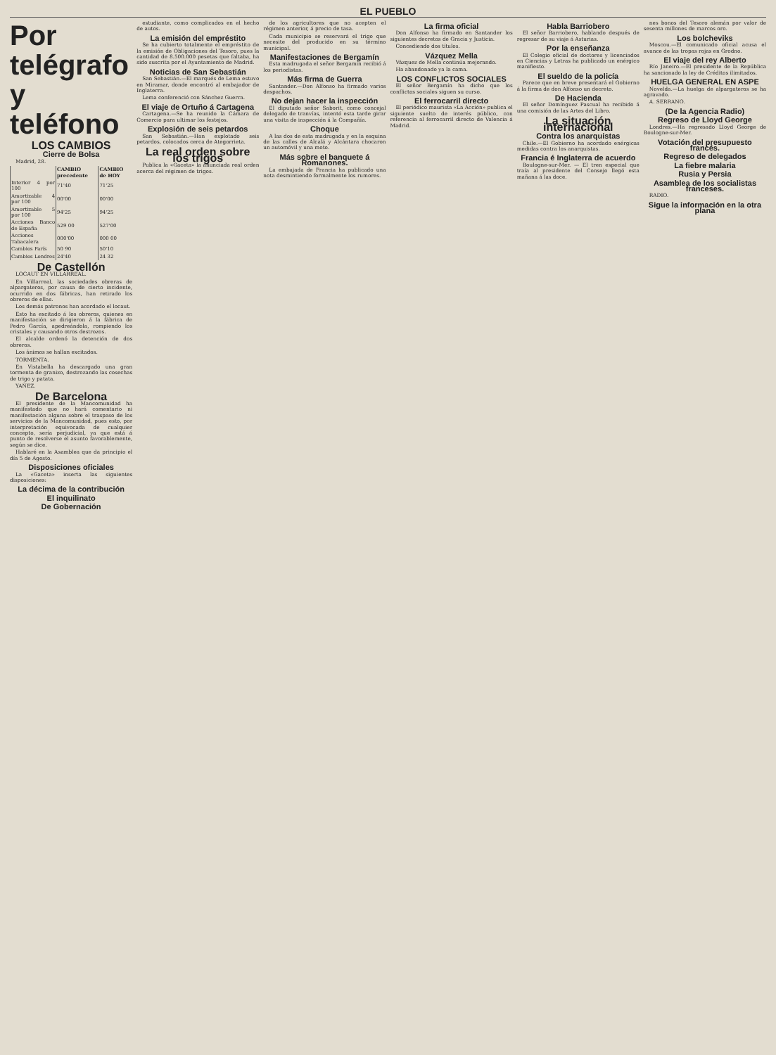EL PUEBLO
Por telégrafo y teléfono
LOS CAMBIOS
Cierre de Bolsa
Madrid, 28.
| | CAMBIO precedente | CAMBIO de HOY |
| --- | --- | --- |
| Interior 4 por 100 | 71'40 | 71'25 |
| Amortizable 4 por 100 | 00'00 | 00'00 |
| Amortizable 5 por 100 | 94'25 | 94'25 |
| Acciones Banco de España | 529 00 | 527'00 |
| Acciones Tabacalera | 000'00 | 000 00 |
| Cambios París | 50 90 | 50'10 |
| Cambios Londres | 24'40 | 24 32 |
De Castellón
LOCAUT EN VILLARREAL.
En Villarreal, las sociedades obreras de alpargateros, por causa de cierto incidente, ocurrido en dos fábricas, han retirado los obreros de ellas.
Los demás patronos han acordado el locaut.
Esto ha excitado á los obreros, quienes en manifestación se dirigieron á la fábrica de Pedro García, apedreándola, rompiendo los cristales y causando otros destrozos.
El alcalde ordenó la detención de dos obreros.
Los ánimos se hallan excitados.
TORMENTA.
En Vistabella ha descargado una gran tormenta de granizo, destrozando las cosechas de trigo y patata.
YAÑEZ.
De Barcelona
El presidente de la Mancomunidad ha manifestado que no hará comentario ni manifestación alguna sobre el traspaso de los servicios de la Mancomunidad, pues esto, por interpretación equivocada de cualquier concepto, sería perjudicial, ya que está á punto de resolverse el asunto favorablemente, según se dice.
Hablaré en la Asamblea que da principio el día 5 de Agosto.
Disposiciones oficiales
La «Gaceta» inserta las siguientes disposiciones:
La décima de la contribución
El inquilinato
De Gobernación
estudiante, como complicados en el hecho de autos.
La emisión del empréstito
Se ha cubierto totalmente el empréstito de la emisión de Obligaciones del Tesoro, pues la cantidad de 8.500.000 pesetas que faltaba, ha sido suscrita por el Ayuntamiento de Madrid.
Noticias de San Sebastián
San Sebastián.—El marqués de Lema estuvo en Miramar, donde encontró al embajador de Inglaterra.
Lema conferenció con Sánchez Guerra.
El viaje de Ortuño á Cartagena
Cartagena.—Se ha reunido la Cámara de Comercio para ultimar los festejos.
Explosión de seis petardos
San Sebastián.—Han explotado seis petardos, colocados cerca de Ategorrieta.
La real orden sobre los trigos
Publica la «Gaceta» la anunciada real orden acerca del régimen de trigos.
de los agricultores que no acepten el régimen anterior, á precio de tasa.
Cada municipio se reservará el trigo que necesite del producido en su término municipal.
Manifestaciones de Bergamín
Esta madrugada el señor Bergamín recibió á los periodistas.
Más firma de Guerra
Santander.—Don Alfonso ha firmado varios despachos.
No dejan hacer la inspección
El diputado señor Saborit, como concejal delegado de tranvías, intentó esta tarde girar una visita de inspección á la Compañía.
Choque
A las dos de esta madrugada y en la esquina de las calles de Alcalá y Alcántara chocaron un automóvil y una moto.
Más sobre el banquete á Romanones.
La embajada de Francia ha publicado una nota desmintiendo formalmente los rumores.
La firma oficial
Don Alfonso ha firmado en Santander los siguientes decretos de Gracia y Justicia.
Concediendo dos títulos.
Vázquez Mella
Vázquez de Mella continúa mejorando.
Ha abandonado ya la cama.
LOS CONFLICTOS SOCIALES
El señor Bergamín ha dicho que los conflictos sociales siguen su curso.
El ferrocarril directo
El periódico maurista «La Acción» publica el siguiente suelto de interés público, con referencia al ferrocarril directo de Valencia á Madrid.
Habla Barriobero
El señor Barriobero, hablando después de regresar de su viaje á Asturias.
Por la enseñanza
El Colegio oficial de doctores y licenciados en Ciencias y Letras ha publicado un enérgico manifiesto.
El sueldo de la policía
Parece que en breve presentará el Gobierno á la firma de don Alfonso un decreto.
De Hacienda
El señor Domínguez Pascual ha recibido á una comisión de las Artes del Libro.
La situación internacional
Contra los anarquistas
Chile.—El Gobierno ha acordado enérgicas medidas contra los anarquistas.
Francia é Inglaterra de acuerdo
Boulogne-sur-Mer. — El tren especial que traía al presidente del Consejo llegó esta mañana á las doce.
nes bonos del Tesoro alemán por valor de sesenta millones de marcos oro.
Los bolcheviks
Moscou.—El comunicado oficial acusa el avance de las tropas rojas en Grodno.
El viaje del rey Alberto
Río Janeiro.—El presidente de la República ha sancionado la ley de Créditos ilimitados.
HUELGA GENERAL EN ASPE
Novelda.—La huelga de alpargateros se ha agravado.
A. SERRANO.
(De la Agencia Radio)
Regreso de Lloyd George
Londres.—Ha regresado Lloyd George de Boulogne-sur-Mer.
Votación del presupuesto francés.
Regreso de delegados
La fiebre malaria
Rusia y Persia
Asamblea de los socialistas franceses.
RADIO.
Sigue la información en la otra plana